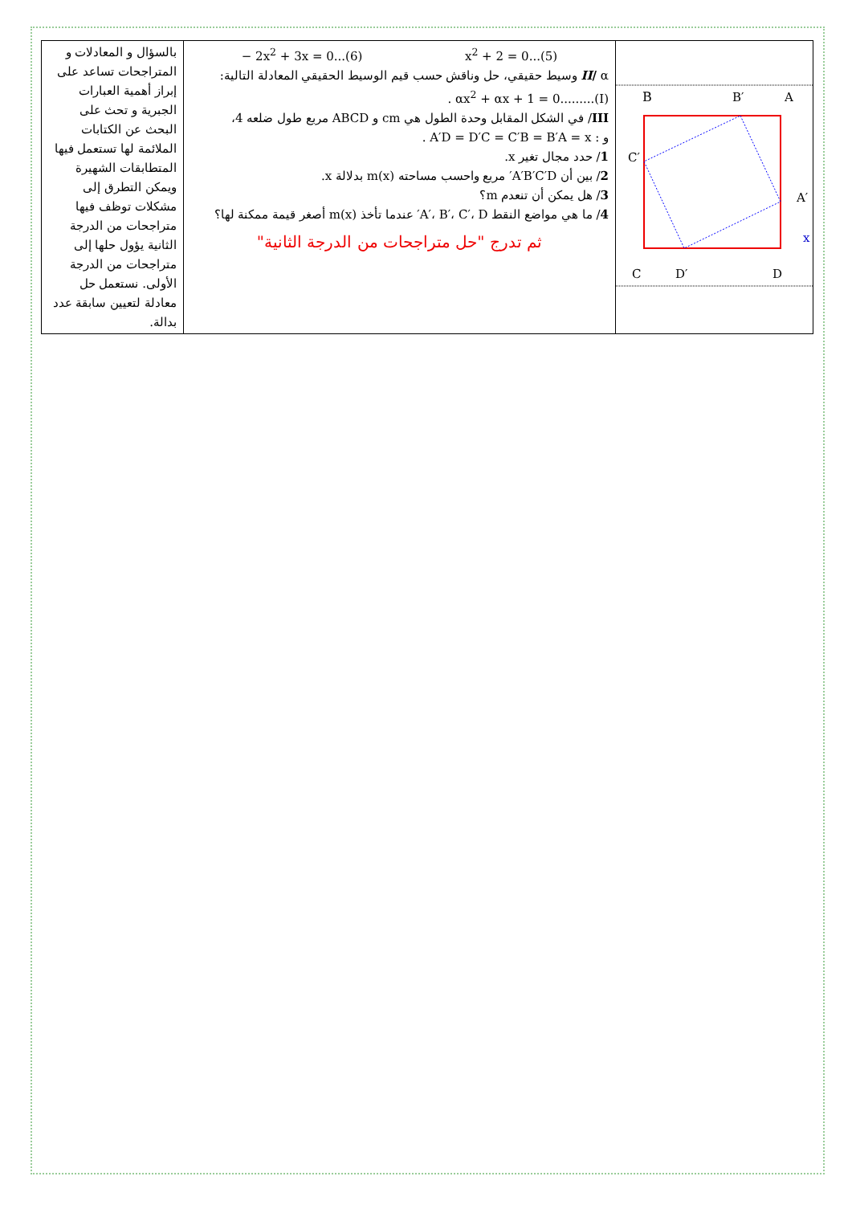| بالسؤال و المعادلات و المتراجحات تساعد على إبراز أهمية العبارات الجبرية و تحث على البحث عن الكتابات الملائمة لها تستعمل فيها المتطابقات الشهيرة ويمكن التطرق إلى مشكلات توظف فيها متراجحات من الدرجة الثانية يؤول حلها إلى متراجحات من الدرجة الأولى. نستعمل حل معادلة لتعيين سابقة عدد بدالة. | − 2x<sup>2</sup> + 3x = 0...(6) x<sup>2</sup> + 2 = 0...(5) II / α وسيط حقيقي، حل وناقش حسب قيم الوسيط الحقيقي المعادلة التالية: . αx<sup>2</sup> + αx + 1 = 0.........(I) III / في الشكل المقابل وحدة الطول هي cm و ABCD مربع طول ضلعه 4، و : A′D = D′C = C′B = B′A = x . 1 / حدد مجال تغير x. 2 / بين أن A′B′C′D′ مربع واحسب مساحته m(x) بدلالة x. 3 / هل يمكن أن تنعدم m؟ 4 / ما هي مواضع النقط A′، B′، C′، D′ عندما تأخذ m(x) أصغر قيمة ممكنة لها؟ ثم تدرج "حل متراجحات من الدرجة الثانية" | B B′ A C′ A′ x C D′ D |